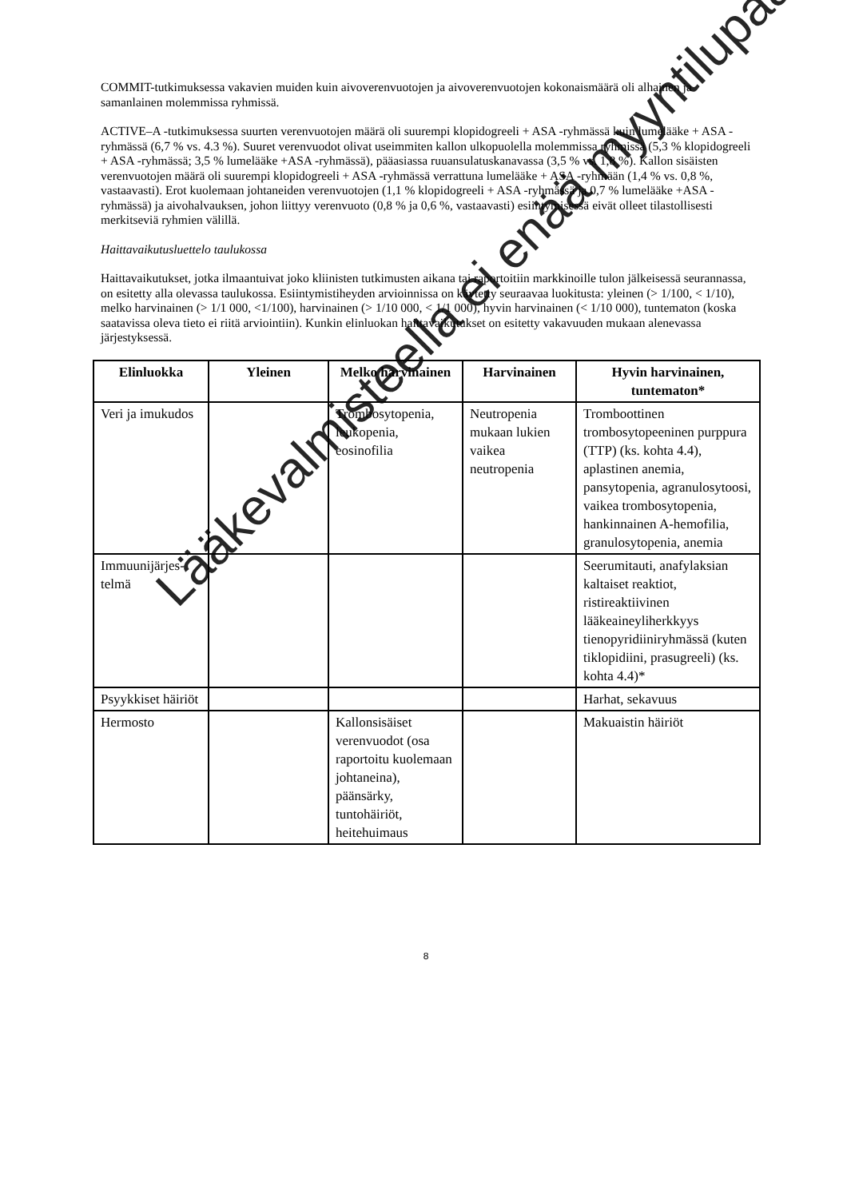COMMIT-tutkimuksessa vakavien muiden kuin aivoverenvuotojen ja aivoverenvuotojen kokonaismäärä oli alhainen ja samanlainen molemmissa ryhmissä.
ACTIVE–A -tutkimuksessa suurten verenvuotojen määrä oli suurempi klopidogreeli + ASA -ryhmässä kuin lumelääke + ASA -ryhmässä (6,7 % vs. 4.3 %). Suuret verenvuodot olivat useimmiten kallon ulkopuolella molemmissa ryhmissä (5,3 % klopidogreeli + ASA -ryhmässä; 3,5 % lumelääke +ASA -ryhmässä), pääasiassa ruuansulatuskanavassa (3,5 % vs. 1,8 %). Kallon sisäisten verenvuotojen määrä oli suurempi klopidogreeli + ASA -ryhmässä verrattuna lumelääke + ASA -ryhmään (1,4 % vs. 0,8 %, vastaavasti). Erot kuolemaan johtaneiden verenvuotojen (1,1 % klopidogreeli + ASA -ryhmässä ja 0,7 % lumelääke +ASA -ryhmässä) ja aivohalvauksen, johon liittyy verenvuoto (0,8 % ja 0,6 %, vastaavasti) esiintymisessä eivät olleet tilastollisesti merkitseviä ryhmien välillä.
Haittavaikutusluettelo taulukossa
Haittavaikutukset, jotka ilmaantuivat joko kliinisten tutkimusten aikana tai raportoitiin markkinoille tulon jälkeisessä seurannassa, on esitetty alla olevassa taulukossa. Esiintymistiheyden arvioinnissa on käytetty seuraavaa luokitusta: yleinen (> 1/100, < 1/10), melko harvinainen (> 1/1 000, <1/100), harvinainen (> 1/10 000, < 1/1 000), hyvin harvinainen (< 1/10 000), tuntematon (koska saatavissa oleva tieto ei riitä arviointiin). Kunkin elinluokan haittavaikutukset on esitetty vakavuuden mukaan alenevassa järjestyksessä.
| Elinluokka | Yleinen | Melko harvinainen | Harvinainen | Hyvin harvinainen, tuntematon* |
| --- | --- | --- | --- | --- |
| Veri ja imukudos | | Trombosytopenia, leukopenia, eosinofilia | Neutropenia mukaan lukien vaikea neutropenia | Tromboottinen trombosytopeeninen purppura (TTP) (ks. kohta 4.4), aplastinen anemia, pansytopenia, agranulosytoosi, vaikea trombosytopenia, hankinnainen A-hemofilia, granulosytopenia, anemia |
| Immuunijärjes-telmä | | | | Seerumitauti, anafylaksian kaltaiset reaktiot, ristireaktiivinen lääkeaineyliherkkyys tienopyridiiniryhmässä (kuten tiklopidiini, prasugreeli) (ks. kohta 4.4)* |
| Psyykkiset häiriöt | | | | Harhat, sekavuus |
| Hermosto | | Kallonsisäiset verenvuodot (osa raportoitu kuolemaan johtaneina), päänsärky, tuntohäiriöt, heitehuimaus | | Makuaistin häiriöt |
8
Lääkevalmisteella ei enää myyntilupaa